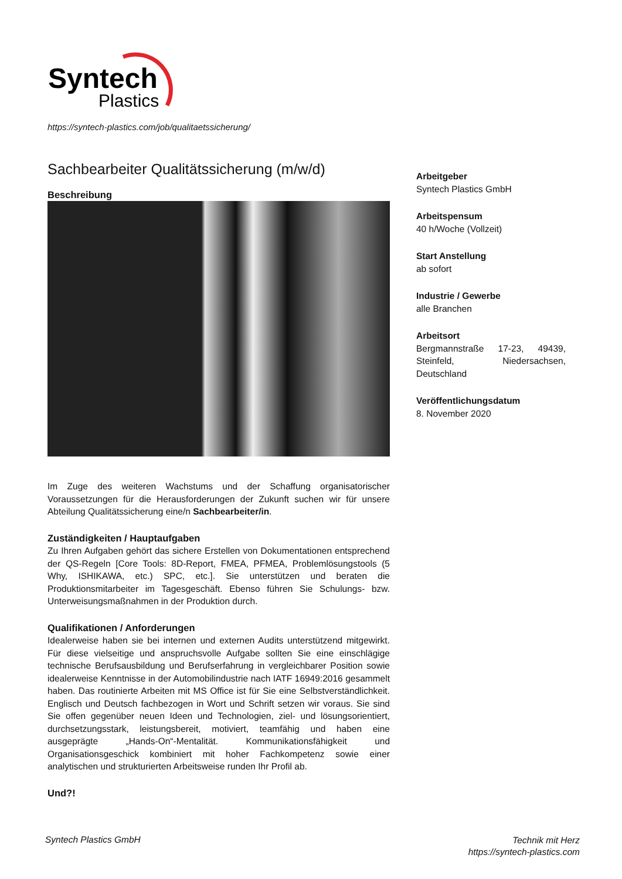Syntech
Plastics
https://syntech-plastics.com/job/qualitaetssicherung/
Sachbearbeiter Qualitätssicherung (m/w/d)
Beschreibung
Im Zuge des weiteren Wachstums und der Schaffung organisatorischer Voraussetzungen für die Herausforderungen der Zukunft suchen wir für unsere Abteilung Qualitätssicherung eine/n Sachbearbeiter/in.
Zuständigkeiten / Hauptaufgaben
Zu Ihren Aufgaben gehört das sichere Erstellen von Dokumentationen entsprechend der QS-Regeln [Core Tools: 8D-Report, FMEA, PFMEA, Problemlösungstools (5 Why, ISHIKAWA, etc.) SPC, etc.]. Sie unterstützen und beraten die Produktionsmitarbeiter im Tagesgeschäft. Ebenso führen Sie Schulungs- bzw. Unterweisungsmaßnahmen in der Produktion durch.
Qualifikationen / Anforderungen
Idealerweise haben sie bei internen und externen Audits unterstützend mitgewirkt. Für diese vielseitige und anspruchsvolle Aufgabe sollten Sie eine einschlägige technische Berufsausbildung und Berufserfahrung in vergleichbarer Position sowie idealerweise Kenntnisse in der Automobilindustrie nach IATF 16949:2016 gesammelt haben. Das routinierte Arbeiten mit MS Office ist für Sie eine Selbstverständlichkeit. Englisch und Deutsch fachbezogen in Wort und Schrift setzen wir voraus. Sie sind Sie offen gegenüber neuen Ideen und Technologien, ziel- und lösungsorientiert, durchsetzungsstark, leistungsbereit, motiviert, teamfähig und haben eine ausgeprägte „Hands-On“-Mentalität. Kommunikationsfähigkeit und Organisationsgeschick kombiniert mit hoher Fachkompetenz sowie einer analytischen und strukturierten Arbeitsweise runden Ihr Profil ab.
Und?!
Arbeitgeber
Syntech Plastics GmbH
Arbeitspensum
40 h/Woche (Vollzeit)
Start Anstellung
ab sofort
Industrie / Gewerbe
alle Branchen
Arbeitsort
Bergmannstraße 17-23, 49439, Steinfeld, Niedersachsen, Deutschland
Veröffentlichungsdatum
8. November 2020
Syntech Plastics GmbH
Technik mit Herz
https://syntech-plastics.com